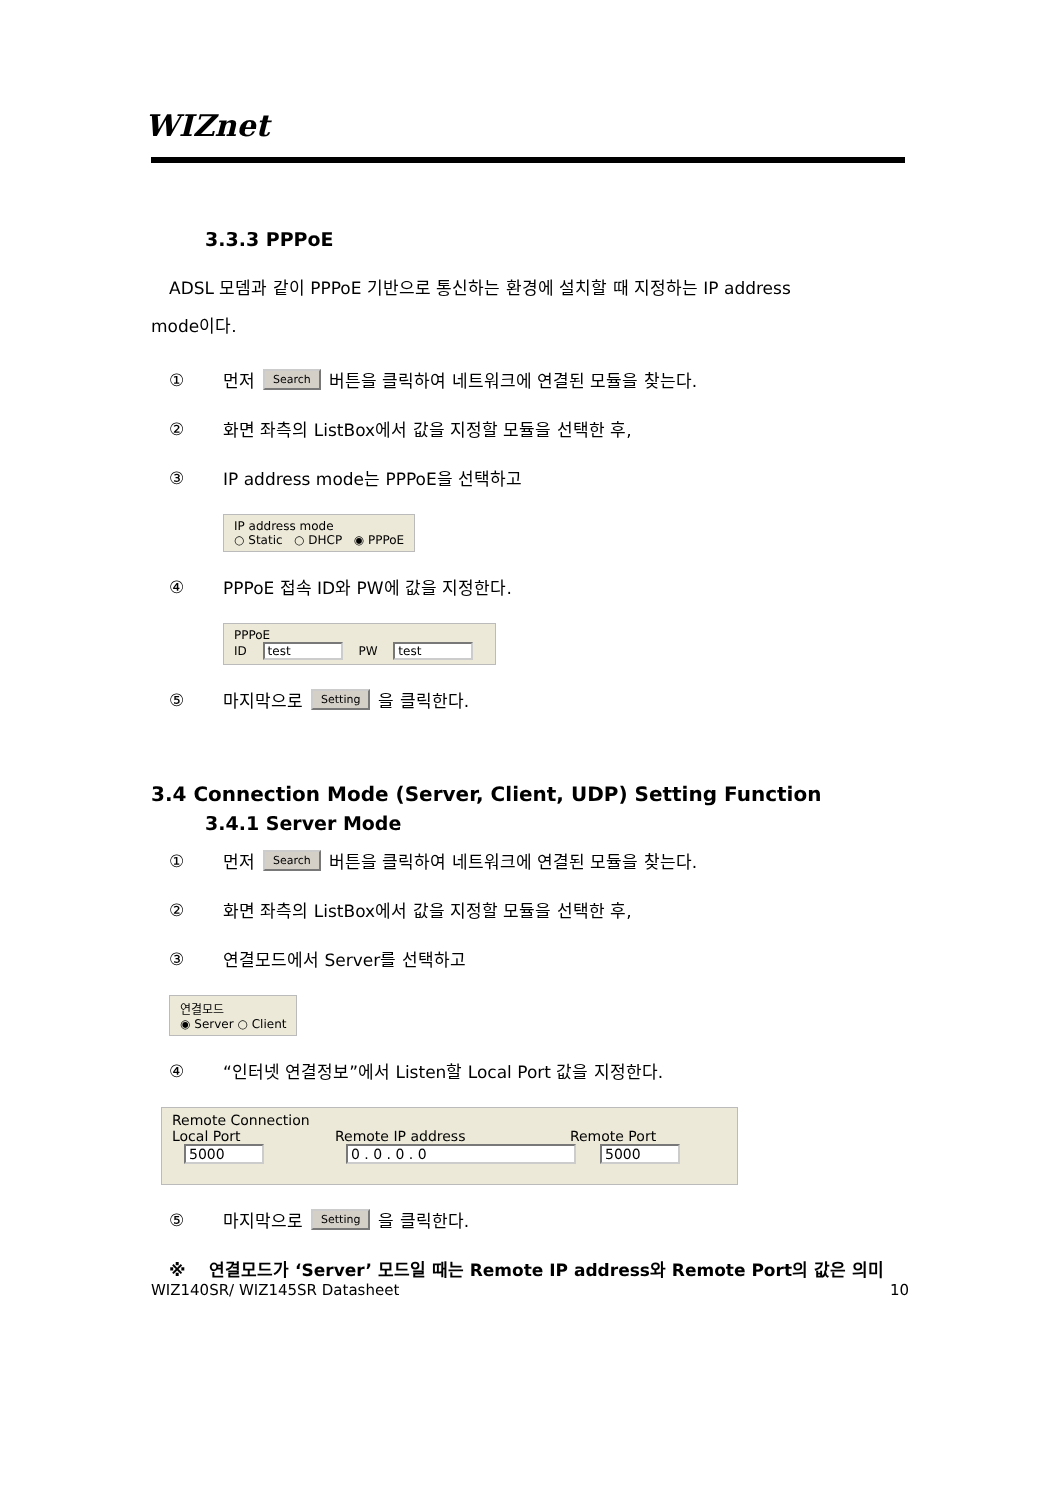WIZnet
3.3.3 PPPoE
ADSL 모뎀과 같이 PPPoE 기반으로 통신하는 환경에 설치할 때 지정하는 IP address
mode이다.
① 먼저 Search 버튼을 클릭하여 네트워크에 연결된 모듈을 찾는다.
② 화면 좌측의 ListBox에서 값을 지정할 모듈을 선택한 후,
③ IP address mode는 PPPoE을 선택하고
IP address mode
○ Static ○ DHCP ◉ PPPoE
④ PPPoE 접속 ID와 PW에 값을 지정한다.
PPPoE
ID test PW test
⑤ 마지막으로 Setting 을 클릭한다.
3.4 Connection Mode (Server, Client, UDP) Setting Function
3.4.1 Server Mode
① 먼저 Search 버튼을 클릭하여 네트워크에 연결된 모듈을 찾는다.
② 화면 좌측의 ListBox에서 값을 지정할 모듈을 선택한 후,
③ 연결모드에서 Server를 선택하고
연결모드
◉ Server ○ Client
④ “인터넷 연결정보”에서 Listen할 Local Port 값을 지정한다.
Remote Connection
Local Port Remote IP address Remote Port
5000 0 . 0 . 0 . 0 5000
⑤ 마지막으로 Setting 을 클릭한다.
※ 연결모드가 ‘Server’ 모드일 때는 Remote IP address와 Remote Port의 값은 의미
WIZ140SR/ WIZ145SR Datasheet 10